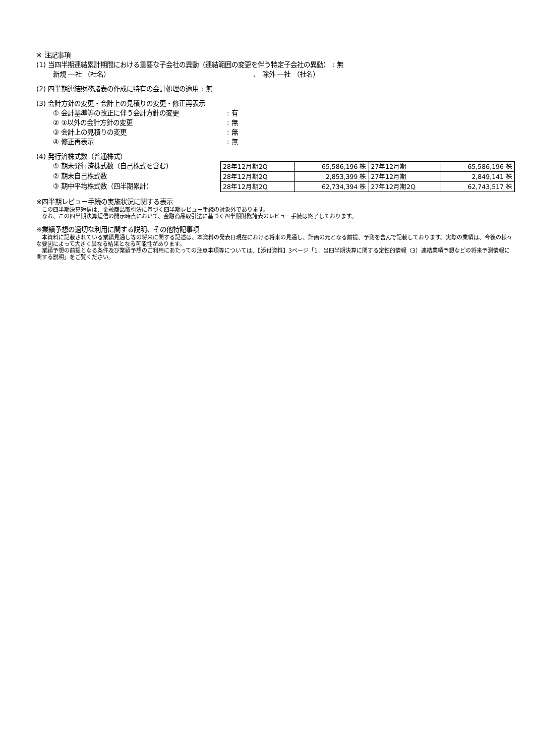※ 注記事項
(1) 当四半期連結累計期間における重要な子会社の異動（連結範囲の変更を伴う特定子会社の異動） : 無
新規 ―社 （社名） 、 除外 ―社 （社名）
(2) 四半期連結財務諸表の作成に特有の会計処理の適用 : 無
(3) 会計方針の変更・会計上の見積りの変更・修正再表示
① 会計基準等の改正に伴う会計方針の変更: 有
② ①以外の会計方針の変更: 無
③ 会計上の見積りの変更: 無
④ 修正再表示: 無
(4) 発行済株式数（普通株式）
① 期末発行済株式数（自己株式を含む）
② 期末自己株式数
③ 期中平均株式数（四半期累計）
| 28年12月期2Q | 65,586,196 株 | 27年12月期 | 65,586,196 株 |
| 28年12月期2Q | 2,853,399 株 | 27年12月期 | 2,849,141 株 |
| 28年12月期2Q | 62,734,394 株 | 27年12月期2Q | 62,743,517 株 |
※四半期レビュー手続の実施状況に関する表示
　この四半期決算短信は、金融商品取引法に基づく四半期レビュー手続の対象外であります。
　なお、この四半期決算短信の開示時点において、金融商品取引法に基づく四半期財務諸表のレビュー手続は終了しております。
※業績予想の適切な利用に関する説明、その他特記事項
　本資料に記載されている業績見通し等の将来に関する記述は、本資料の発表日現在における将来の見通し、計画の元となる前提、予測を含んで記載しております。実際の業績は、今後の様々な要因によって大きく異なる結果となる可能性があります。
　業績予想の前提となる条件及び業績予想のご利用にあたっての注意事項等については、【添付資料】3ページ「1．当四半期決算に関する定性的情報（3）連結業績予想などの将来予測情報に関する説明」をご覧ください。